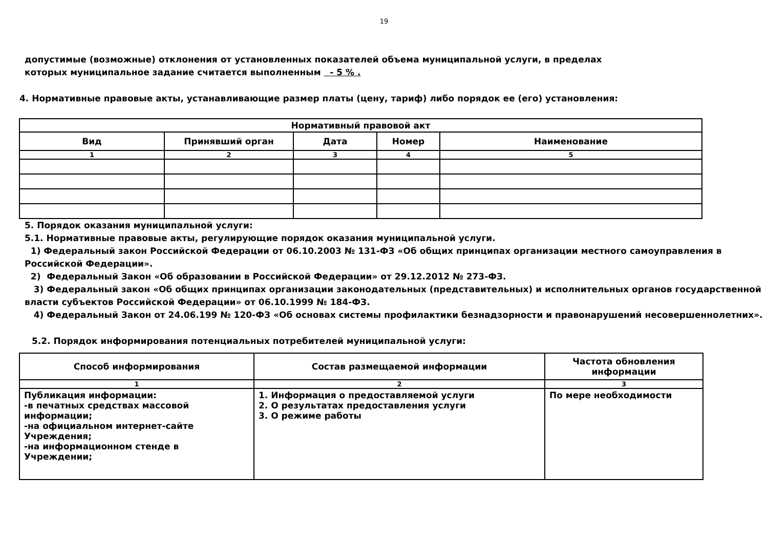19
допустимые (возможные) отклонения от установленных показателей объема муниципальной услуги, в пределах
которых муниципальное задание считается выполненным - 5 % .
4. Нормативные правовые акты, устанавливающие размер платы (цену, тариф) либо порядок ее (его) установления:
| Нормативный правовой акт | | | | |
| --- | --- | --- | --- | --- |
| Вид | Принявший орган | Дата | Номер | Наименование |
| 1 | 2 | 3 | 4 | 5 |
5. Порядок оказания муниципальной услуги:
5.1. Нормативные правовые акты, регулирующие порядок оказания муниципальной услуги.
1) Федеральный закон Российской Федерации от 06.10.2003 № 131-ФЗ «Об общих принципах организации местного самоуправления в Российской Федерации».
2) Федеральный Закон «Об образовании в Российской Федерации» от 29.12.2012 № 273-ФЗ.
3) Федеральный закон «Об общих принципах организации законодательных (представительных) и исполнительных органов государственной власти субъектов Российской Федерации» от 06.10.1999 № 184-ФЗ.
4) Федеральный Закон от 24.06.199 № 120-ФЗ «Об основах системы профилактики безнадзорности и правонарушений несовершеннолетних».
5.2. Порядок информирования потенциальных потребителей муниципальной услуги:
| Способ информирования | Состав размещаемой информации | Частота обновления информации |
| --- | --- | --- |
| 1 | 2 | 3 |
| Публикация информации: -в печатных средствах массовой информации; -на официальном интернет-сайте Учреждения; -на информационном стенде в Учреждении; | 1. Информация о предоставляемой услуги 2. О результатах предоставления услуги 3. О режиме работы | По мере необходимости |